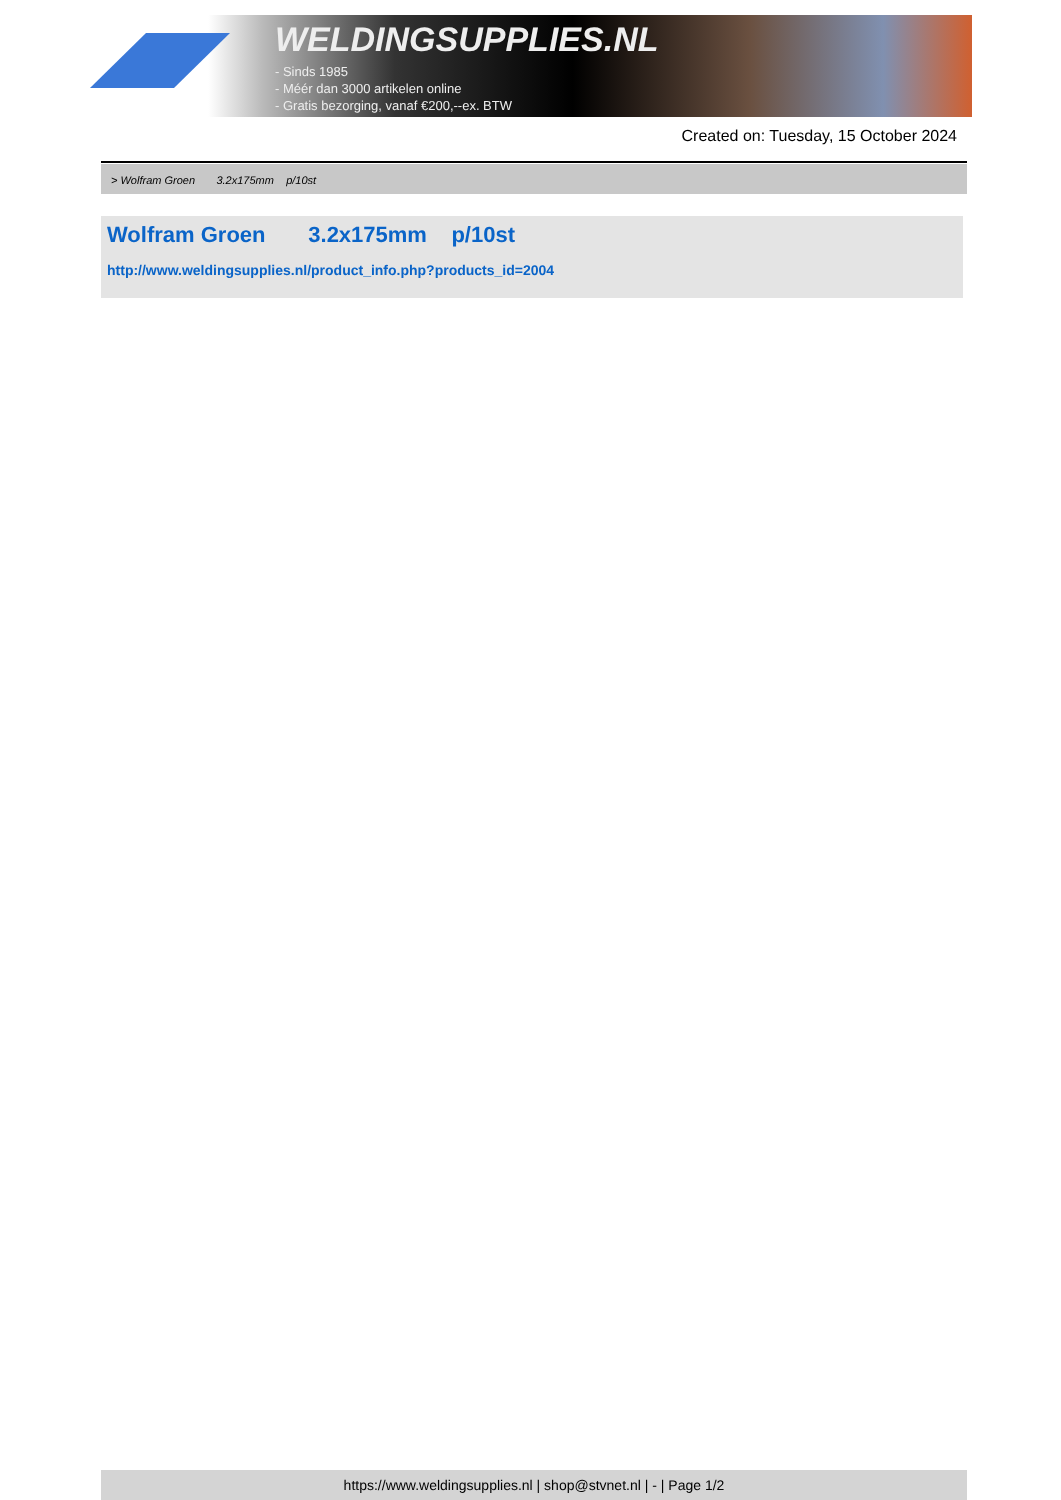WELDINGSUPPLIES.NL
- Sinds 1985
- Méér dan 3000 artikelen online
- Gratis bezorging, vanaf €200,--ex. BTW
Created on: Tuesday, 15 October 2024
> Wolfram Groen 3.2x175mm p/10st
Wolfram Groen 3.2x175mm p/10st
http://www.weldingsupplies.nl/product_info.php?products_id=2004
https://www.weldingsupplies.nl | shop@stvnet.nl | - | Page 1/2